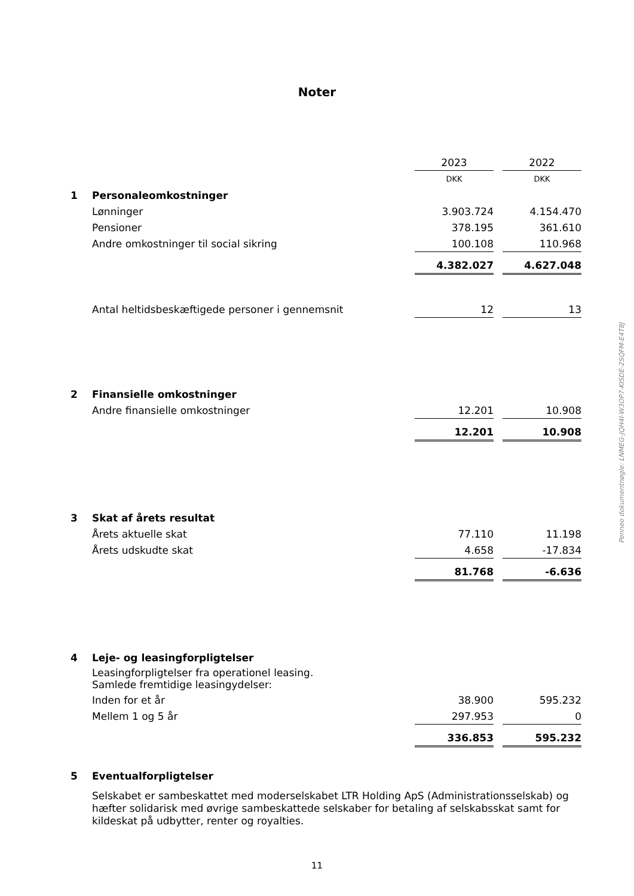Noter
| | | 2023 | | 2022 |
| | | DKK | | DKK |
| 1 | Personaleomkostninger | | | |
| | Lønninger | 3.903.724 | | 4.154.470 |
| | Pensioner | 378.195 | | 361.610 |
| | Andre omkostninger til social sikring | 100.108 | | 110.968 |
| | | 4.382.027 | | 4.627.048 |
| | Antal heltidsbeskæftigede personer i gennemsnit | 12 | | 13 |
| 2 | Finansielle omkostninger | | | |
| | Andre finansielle omkostninger | 12.201 | | 10.908 |
| | | 12.201 | | 10.908 |
| 3 | Skat af årets resultat | | | |
| | Årets aktuelle skat | 77.110 | | 11.198 |
| | Årets udskudte skat | 4.658 | | -17.834 |
| | | 81.768 | | -6.636 |
| 4 | Leje- og leasingforpligtelser | | | |
| | Leasingforpligtelser fra operationel leasing. Samlede fremtidige leasingydelser: | | | |
| | Inden for et år | 38.900 | | 595.232 |
| | Mellem 1 og 5 år | 297.953 | | 0 |
| | | 336.853 | | 595.232 |
| 5 | Eventualforpligtelser | | | |
| | Selskabet er sambeskattet med moderselskabet LTR Holding ApS (Administrationsselskab) og hæfter solidarisk med øvrige sambeskattede selskaber for betaling af selskabsskat samt for kildeskat på udbytter, renter og royalties. | | | |
Penneo dokumentnøgle: LNMEG-JQH4I-W3OP7-KISDE-2SQFM-E4T8J
11